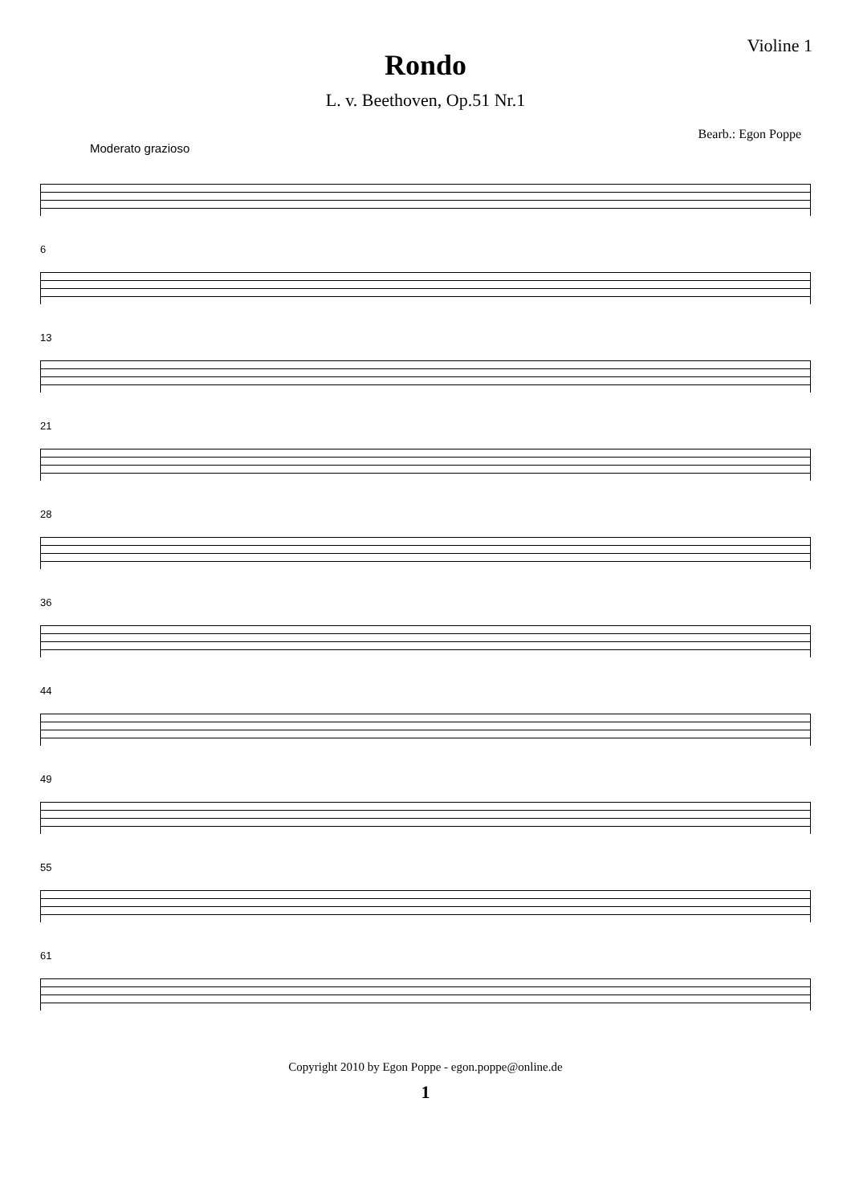Violine 1
Rondo
L. v. Beethoven, Op.51 Nr.1
Bearb.: Egon Poppe
Moderato grazioso
6
13
21
28
36
44
49
55
61
Copyright 2010 by Egon Poppe - egon.poppe@online.de
1